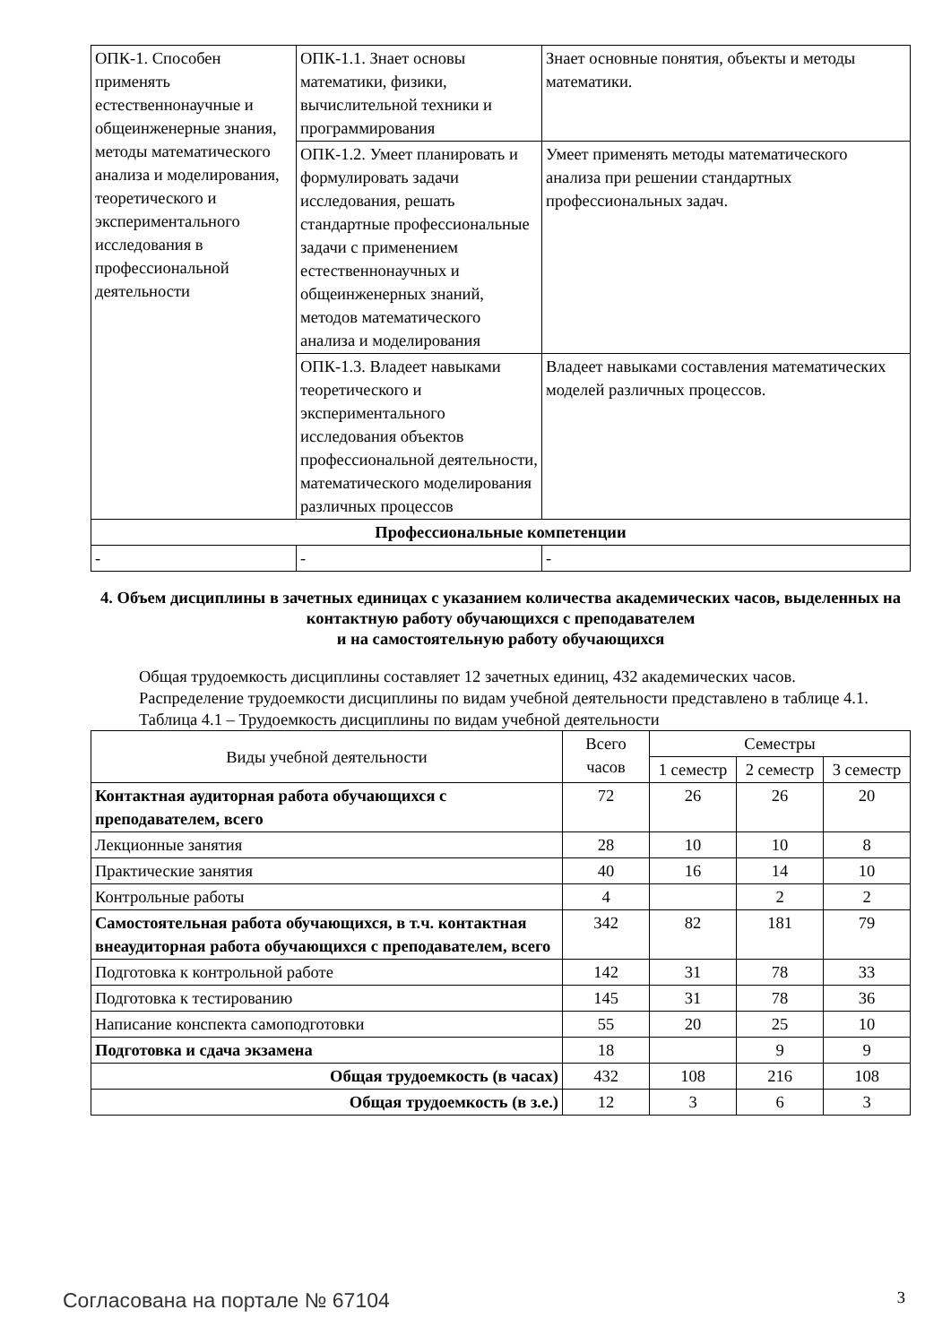| ОПК-1. Способен применять естественнонаучные и общеинженерные знания, методы математического анализа и моделирования, теоретического и экспериментального исследования в профессиональной деятельности | ОПК-1.1. Знает основы математики, физики, вычислительной техники и программирования | Знает основные понятия, объекты и методы математики. |
| | ОПК-1.2. Умеет планировать и формулировать задачи исследования, решать стандартные профессиональные задачи с применением естественнонаучных и общеинженерных знаний, методов математического анализа и моделирования | Умеет применять методы математического анализа при решении стандартных профессиональных задач. |
| | ОПК-1.3. Владеет навыками теоретического и экспериментального исследования объектов профессиональной деятельности, математического моделирования различных процессов | Владеет навыками составления математических моделей различных процессов. |
| Профессиональные компетенции | | |
| - | - | - |
4. Объем дисциплины в зачетных единицах с указанием количества академических часов, выделенных на контактную работу обучающихся с преподавателем
и на самостоятельную работу обучающихся
Общая трудоемкость дисциплины составляет 12 зачетных единиц, 432 академических часов.
Распределение трудоемкости дисциплины по видам учебной деятельности представлено в таблице 4.1.
Таблица 4.1 – Трудоемкость дисциплины по видам учебной деятельности
| Виды учебной деятельности | Всего часов | Семестры | | |
| | | 1 семестр | 2 семестр | 3 семестр |
| Контактная аудиторная работа обучающихся с преподавателем, всего | 72 | 26 | 26 | 20 |
| Лекционные занятия | 28 | 10 | 10 | 8 |
| Практические занятия | 40 | 16 | 14 | 10 |
| Контрольные работы | 4 | | 2 | 2 |
| Самостоятельная работа обучающихся, в т.ч. контактная внеаудиторная работа обучающихся с преподавателем, всего | 342 | 82 | 181 | 79 |
| Подготовка к контрольной работе | 142 | 31 | 78 | 33 |
| Подготовка к тестированию | 145 | 31 | 78 | 36 |
| Написание конспекта самоподготовки | 55 | 20 | 25 | 10 |
| Подготовка и сдача экзамена | 18 | | 9 | 9 |
| Общая трудоемкость (в часах) | 432 | 108 | 216 | 108 |
| Общая трудоемкость (в з.е.) | 12 | 3 | 6 | 3 |
Согласована на портале № 67104 3